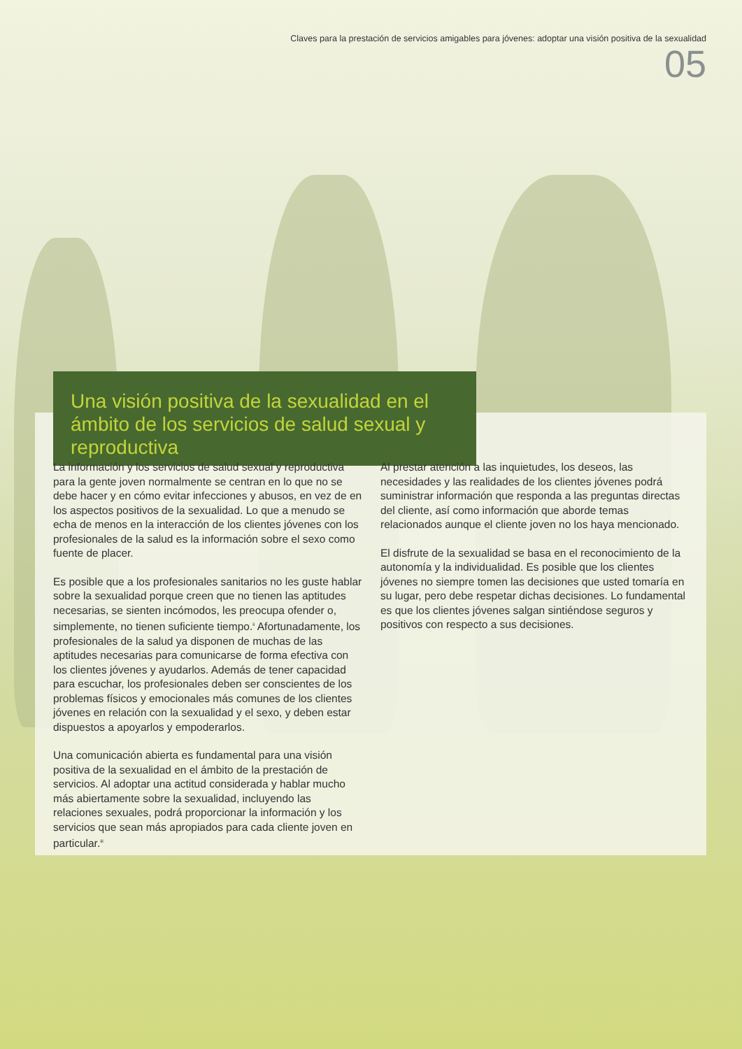Claves para la prestación de servicios amigables para jóvenes: adoptar una visión positiva de la sexualidad
05
Una visión positiva de la sexualidad en el ámbito de los servicios de salud sexual y reproductiva
La información y los servicios de salud sexual y reproductiva para la gente joven normalmente se centran en lo que no se debe hacer y en cómo evitar infecciones y abusos, en vez de en los aspectos positivos de la sexualidad. Lo que a menudo se echa de menos en la interacción de los clientes jóvenes con los profesionales de la salud es la información sobre el sexo como fuente de placer.
Es posible que a los profesionales sanitarios no les guste hablar sobre la sexualidad porque creen que no tienen las aptitudes necesarias, se sienten incómodos, les preocupa ofender o, simplemente, no tienen suficiente tiempo.<sup>ii</sup> Afortunadamente, los profesionales de la salud ya disponen de muchas de las aptitudes necesarias para comunicarse de forma efectiva con los clientes jóvenes y ayudarlos. Además de tener capacidad para escuchar, los profesionales deben ser conscientes de los problemas físicos y emocionales más comunes de los clientes jóvenes en relación con la sexualidad y el sexo, y deben estar dispuestos a apoyarlos y empoderarlos.
Una comunicación abierta es fundamental para una visión positiva de la sexualidad en el ámbito de la prestación de servicios. Al adoptar una actitud considerada y hablar mucho más abiertamente sobre la sexualidad, incluyendo las relaciones sexuales, podrá proporcionar la información y los servicios que sean más apropiados para cada cliente joven en particular.<sup>iii</sup>
Al prestar atención a las inquietudes, los deseos, las necesidades y las realidades de los clientes jóvenes podrá suministrar información que responda a las preguntas directas del cliente, así como información que aborde temas relacionados aunque el cliente joven no los haya mencionado.
El disfrute de la sexualidad se basa en el reconocimiento de la autonomía y la individualidad. Es posible que los clientes jóvenes no siempre tomen las decisiones que usted tomaría en su lugar, pero debe respetar dichas decisiones. Lo fundamental es que los clientes jóvenes salgan sintiéndose seguros y positivos con respecto a sus decisiones.